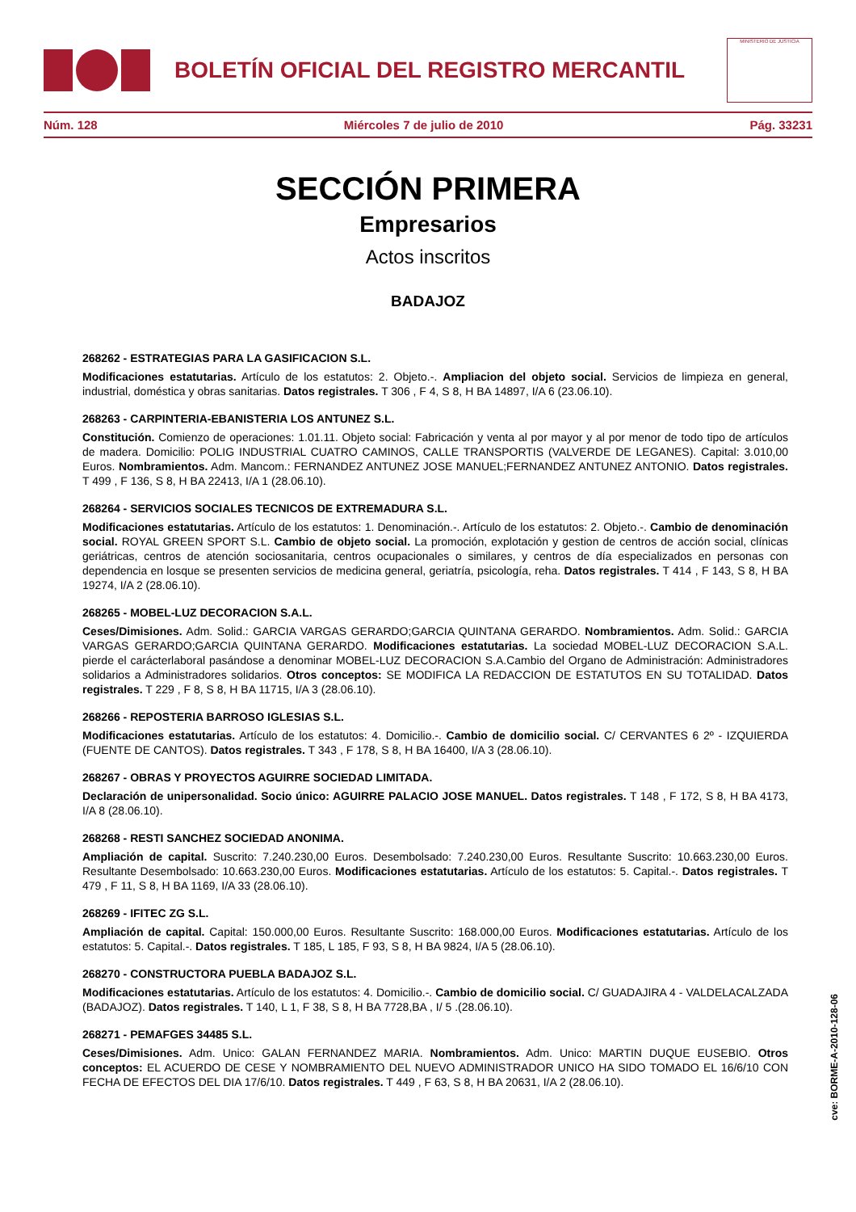BOLETÍN OFICIAL DEL REGISTRO MERCANTIL
MINISTERIO DE JUSTICIA
Núm. 128 Miércoles 7 de julio de 2010 Pág. 33231
SECCIÓN PRIMERA
Empresarios
Actos inscritos
BADAJOZ
268262 - ESTRATEGIAS PARA LA GASIFICACION S.L.
Modificaciones estatutarias. Artículo de los estatutos: 2. Objeto.-. Ampliacion del objeto social. Servicios de limpieza en general, industrial, doméstica y obras sanitarias. Datos registrales. T 306 , F 4, S 8, H BA 14897, I/A 6 (23.06.10).
268263 - CARPINTERIA-EBANISTERIA LOS ANTUNEZ S.L.
Constitución. Comienzo de operaciones: 1.01.11. Objeto social: Fabricación y venta al por mayor y al por menor de todo tipo de artículos de madera. Domicilio: POLIG INDUSTRIAL CUATRO CAMINOS, CALLE TRANSPORTIS (VALVERDE DE LEGANES). Capital: 3.010,00 Euros. Nombramientos. Adm. Mancom.: FERNANDEZ ANTUNEZ JOSE MANUEL;FERNANDEZ ANTUNEZ ANTONIO. Datos registrales. T 499 , F 136, S 8, H BA 22413, I/A 1 (28.06.10).
268264 - SERVICIOS SOCIALES TECNICOS DE EXTREMADURA S.L.
Modificaciones estatutarias. Artículo de los estatutos: 1. Denominación.-. Artículo de los estatutos: 2. Objeto.-. Cambio de denominación social. ROYAL GREEN SPORT S.L. Cambio de objeto social. La promoción, explotación y gestion de centros de acción social, clínicas geriátricas, centros de atención sociosanitaria, centros ocupacionales o similares, y centros de día especializados en personas con dependencia en losque se presenten servicios de medicina general, geriatría, psicología, reha. Datos registrales. T 414 , F 143, S 8, H BA 19274, I/A 2 (28.06.10).
268265 - MOBEL-LUZ DECORACION S.A.L.
Ceses/Dimisiones. Adm. Solid.: GARCIA VARGAS GERARDO;GARCIA QUINTANA GERARDO. Nombramientos. Adm. Solid.: GARCIA VARGAS GERARDO;GARCIA QUINTANA GERARDO. Modificaciones estatutarias. La sociedad MOBEL-LUZ DECORACION S.A.L. pierde el carácterlaboral pasándose a denominar MOBEL-LUZ DECORACION S.A.Cambio del Organo de Administración: Administradores solidarios a Administradores solidarios. Otros conceptos: SE MODIFICA LA REDACCION DE ESTATUTOS EN SU TOTALIDAD. Datos registrales. T 229 , F 8, S 8, H BA 11715, I/A 3 (28.06.10).
268266 - REPOSTERIA BARROSO IGLESIAS S.L.
Modificaciones estatutarias. Artículo de los estatutos: 4. Domicilio.-. Cambio de domicilio social. C/ CERVANTES 6 2º - IZQUIERDA (FUENTE DE CANTOS). Datos registrales. T 343 , F 178, S 8, H BA 16400, I/A 3 (28.06.10).
268267 - OBRAS Y PROYECTOS AGUIRRE SOCIEDAD LIMITADA.
Declaración de unipersonalidad. Socio único: AGUIRRE PALACIO JOSE MANUEL. Datos registrales. T 148 , F 172, S 8, H BA 4173, I/A 8 (28.06.10).
268268 - RESTI SANCHEZ SOCIEDAD ANONIMA.
Ampliación de capital. Suscrito: 7.240.230,00 Euros. Desembolsado: 7.240.230,00 Euros. Resultante Suscrito: 10.663.230,00 Euros. Resultante Desembolsado: 10.663.230,00 Euros. Modificaciones estatutarias. Artículo de los estatutos: 5. Capital.-. Datos registrales. T 479 , F 11, S 8, H BA 1169, I/A 33 (28.06.10).
268269 - IFITEC ZG S.L.
Ampliación de capital. Capital: 150.000,00 Euros. Resultante Suscrito: 168.000,00 Euros. Modificaciones estatutarias. Artículo de los estatutos: 5. Capital.-. Datos registrales. T 185, L 185, F 93, S 8, H BA 9824, I/A 5 (28.06.10).
268270 - CONSTRUCTORA PUEBLA BADAJOZ S.L.
Modificaciones estatutarias. Artículo de los estatutos: 4. Domicilio.-. Cambio de domicilio social. C/ GUADAJIRA 4 - VALDELACALZADA (BADAJOZ). Datos registrales. T 140, L 1, F 38, S 8, H BA 7728,BA , I/ 5 .(28.06.10).
268271 - PEMAFGES 34485 S.L.
Ceses/Dimisiones. Adm. Unico: GALAN FERNANDEZ MARIA. Nombramientos. Adm. Unico: MARTIN DUQUE EUSEBIO. Otros conceptos: EL ACUERDO DE CESE Y NOMBRAMIENTO DEL NUEVO ADMINISTRADOR UNICO HA SIDO TOMADO EL 16/6/10 CON FECHA DE EFECTOS DEL DIA 17/6/10. Datos registrales. T 449 , F 63, S 8, H BA 20631, I/A 2 (28.06.10).
cve: BORME-A-2010-128-06